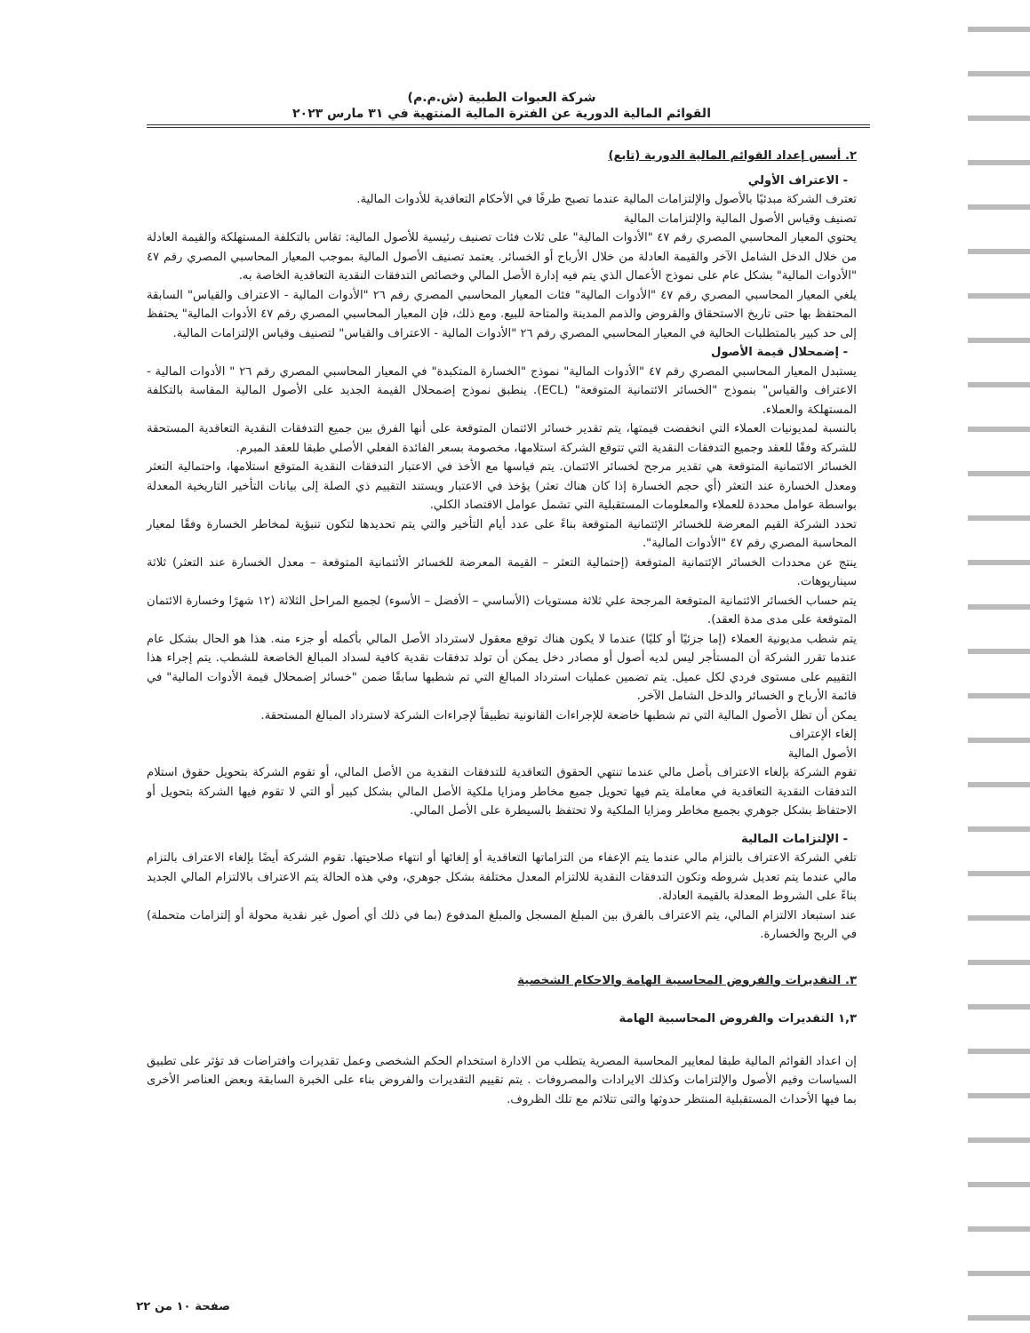شركة العبوات الطبية (ش.م.م)
القوائم المالية الدورية عن الفترة المالية المنتهية في ٣١ مارس ٢٠٢٣
٢. أسس إعداد القوائم المالية الدورية (تابع)
- الاعتراف الأولي
تعترف الشركة مبدئيًا بالأصول والإلتزامات المالية عندما تصبح طرفًا في الأحكام التعاقدية للأدوات المالية.
تصنيف وقياس الأصول المالية والإلتزامات المالية
يحتوي المعيار المحاسبي المصري رقم ٤٧ "الأدوات المالية" على ثلاث فئات تصنيف رئيسية للأصول المالية: تقاس بالتكلفة المستهلكة والقيمة العادلة من خلال الدخل الشامل الآخر والقيمة العادلة من خلال الأرباح أو الخسائر. يعتمد تصنيف الأصول المالية بموجب المعيار المحاسبي المصري رقم ٤٧ "الأدوات المالية" بشكل عام على نموذج الأعمال الذي يتم فيه إدارة الأصل المالي وخصائص التدفقات النقدية التعاقدية الخاصة به.
يلغي المعيار المحاسبي المصري رقم ٤٧ "الأدوات المالية" فئات المعيار المحاسبي المصري رقم ٢٦ "الأدوات المالية - الاعتراف والقياس" السابقة المحتفظ بها حتى تاريخ الاستحقاق والقروض والذمم المدينة والمتاحة للبيع. ومع ذلك، فإن المعيار المحاسبي المصري رقم ٤٧ الأدوات المالية" يحتفظ إلى حد كبير بالمتطلبات الحالية في المعيار المحاسبي المصري رقم ٢٦ "الأدوات المالية - الاعتراف والقياس" لتصنيف وقياس الإلتزامات المالية.
- إضمحلال قيمة الأصول
يستبدل المعيار المحاسبي المصري رقم ٤٧ "الأدوات المالية" نموذج "الخسارة المتكبدة" في المعيار المحاسبي المصري رقم ٢٦ " الأدوات المالية - الاعتراف والقياس" بنموذج "الخسائر الائتمانية المتوقعة" (ECL). ينطبق نموذج إضمحلال القيمة الجديد على الأصول المالية المقاسة بالتكلفة المستهلكة والعملاء.
بالنسبة لمديونيات العملاء التي انخفضت قيمتها، يتم تقدير خسائر الائتمان المتوقعة على أنها الفرق بين جميع التدفقات النقدية التعاقدية المستحقة للشركة وفقًا للعقد وجميع التدفقات النقدية التي تتوقع الشركة استلامها، مخصومة بسعر الفائدة الفعلي الأصلي طبقا للعقد المبرم.
الخسائر الائتمانية المتوقعة هي تقدير مرجح لخسائر الائتمان. يتم قياسها مع الأخذ في الاعتبار التدفقات النقدية المتوقع استلامها، واحتمالية التعثر ومعدل الخسارة عند التعثر (أي حجم الخسارة إذا كان هناك تعثر) يؤخذ في الاعتبار ويستند التقييم ذي الصلة إلى بيانات التأخير التاريخية المعدلة بواسطة عوامل محددة للعملاء والمعلومات المستقبلية التي تشمل عوامل الاقتصاد الكلي.
تحدد الشركة القيم المعرضة للخسائر الإئتمانية المتوقعة بناءً على عدد أيام التأخير والتي يتم تحديدها لتكون تنبؤية لمخاطر الخسارة وفقًا لمعيار المحاسبة المصري رقم ٤٧ "الأدوات المالية".
ينتج عن محددات الخسائر الإئتمانية المتوقعة (إحتمالية التعثر – القيمة المعرضة للخسائر الأئتمانية المتوقعة – معدل الخسارة عند التعثر) ثلاثة سيناريوهات.
يتم حساب الخسائر الائتمانية المتوقعة المرجحة علي ثلاثة مستويات (الأساسي – الأفضل – الأسوء) لجميع المراحل الثلاثة (١٢ شهرًا وخسارة الائتمان المتوقعة على مدى مدة العقد).
يتم شطب مديونية العملاء (إما جزئيًا أو كليًا) عندما لا يكون هناك توقع معقول لاسترداد الأصل المالي بأكمله أو جزء منه. هذا هو الحال بشكل عام عندما تقرر الشركة أن المستأجر ليس لديه أصول أو مصادر دخل يمكن أن تولد تدفقات نقدية كافية لسداد المبالغ الخاضعة للشطب. يتم إجراء هذا التقييم على مستوى فردي لكل عميل. يتم تضمين عمليات استرداد المبالغ التي تم شطبها سابقًا ضمن "خسائر إضمحلال قيمة الأدوات المالية" في قائمة الأرباح و الخسائر والدخل الشامل الآخر.
يمكن أن تظل الأصول المالية التي تم شطبها خاضعة للإجراءات القانونية تطبيقاً لإجراءات الشركة لاسترداد المبالغ المستحقة.
إلغاء الإعتراف
الأصول المالية
تقوم الشركة بإلغاء الاعتراف بأصل مالي عندما تنتهي الحقوق التعاقدية للتدفقات النقدية من الأصل المالي، أو تقوم الشركة بتحويل حقوق استلام التدفقات النقدية التعاقدية في معاملة يتم فيها تحويل جميع مخاطر ومزايا ملكية الأصل المالي بشكل كبير أو التي لا تقوم فيها الشركة بتحويل أو الاحتفاظ بشكل جوهري بجميع مخاطر ومزايا الملكية ولا تحتفظ بالسيطرة على الأصل المالي.
- الإلتزامات المالية
تلغي الشركة الاعتراف بالتزام مالي عندما يتم الإعفاء من التزاماتها التعاقدية أو إلغائها أو انتهاء صلاحيتها. تقوم الشركة أيضًا بإلغاء الاعتراف بالتزام مالي عندما يتم تعديل شروطه وتكون التدفقات النقدية للالتزام المعدل مختلفة بشكل جوهري، وفي هذه الحالة يتم الاعتراف بالالتزام المالي الجديد بناءً على الشروط المعدلة بالقيمة العادلة.
عند استبعاد الالتزام المالي، يتم الاعتراف بالفرق بين المبلغ المسجل والمبلغ المدفوع (بما في ذلك أي أصول غير نقدية محولة أو إلتزامات متحملة) في الربح والخسارة.
٣. التقديرات والفروض المحاسبية الهامة والاحكام الشخصية
١,٣ التقديرات والفروض المحاسبية الهامة
إن اعداد القوائم المالية طبقا لمعايير المحاسبة المصرية يتطلب من الادارة استخدام الحكم الشخصى وعمل تقديرات وافتراضات قد تؤثر على تطبيق السياسات وقيم الأصول والإلتزامات وكذلك الايرادات والمصروفات . يتم تقييم التقديرات والفروض بناء على الخبرة السابقة وبعض العناصر الأخرى بما فيها الأحداث المستقبلية المنتظر حدوثها والتى تتلائم مع تلك الظروف.
صفحة ١٠ من ٢٢